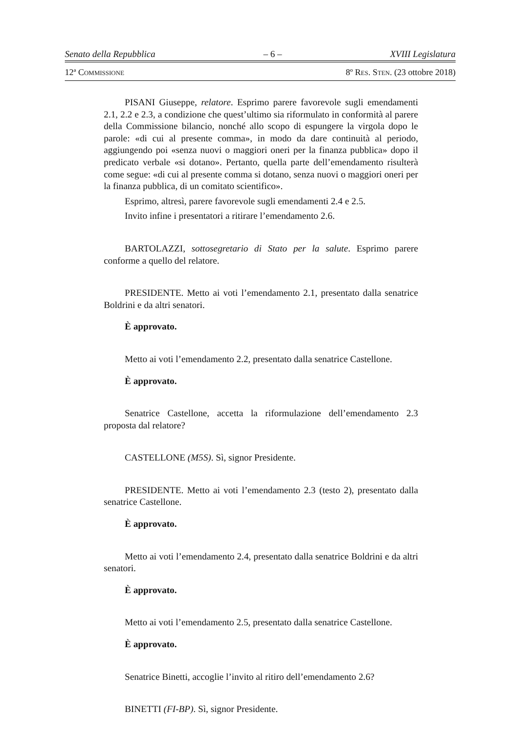Senato della Repubblica – 6 – XVIII Legislatura
12ª COMMISSIONE 8º RES. STEN. (23 ottobre 2018)
PISANI Giuseppe, relatore. Esprimo parere favorevole sugli emendamenti 2.1, 2.2 e 2.3, a condizione che quest’ultimo sia riformulato in conformità al parere della Commissione bilancio, nonché allo scopo di espungere la virgola dopo le parole: «di cui al presente comma», in modo da dare continuità al periodo, aggiungendo poi «senza nuovi o maggiori oneri per la finanza pubblica» dopo il predicato verbale «si dotano». Pertanto, quella parte dell’emendamento risulterà come segue: «di cui al presente comma si dotano, senza nuovi o maggiori oneri per la finanza pubblica, di un comitato scientifico».
Esprimo, altresì, parere favorevole sugli emendamenti 2.4 e 2.5.
Invito infine i presentatori a ritirare l’emendamento 2.6.
BARTOLAZZI, sottosegretario di Stato per la salute. Esprimo parere conforme a quello del relatore.
PRESIDENTE. Metto ai voti l’emendamento 2.1, presentato dalla senatrice Boldrini e da altri senatori.
È approvato.
Metto ai voti l’emendamento 2.2, presentato dalla senatrice Castellone.
È approvato.
Senatrice Castellone, accetta la riformulazione dell’emendamento 2.3 proposta dal relatore?
CASTELLONE (M5S). Sì, signor Presidente.
PRESIDENTE. Metto ai voti l’emendamento 2.3 (testo 2), presentato dalla senatrice Castellone.
È approvato.
Metto ai voti l’emendamento 2.4, presentato dalla senatrice Boldrini e da altri senatori.
È approvato.
Metto ai voti l’emendamento 2.5, presentato dalla senatrice Castellone.
È approvato.
Senatrice Binetti, accoglie l’invito al ritiro dell’emendamento 2.6?
BINETTI (FI-BP). Sì, signor Presidente.